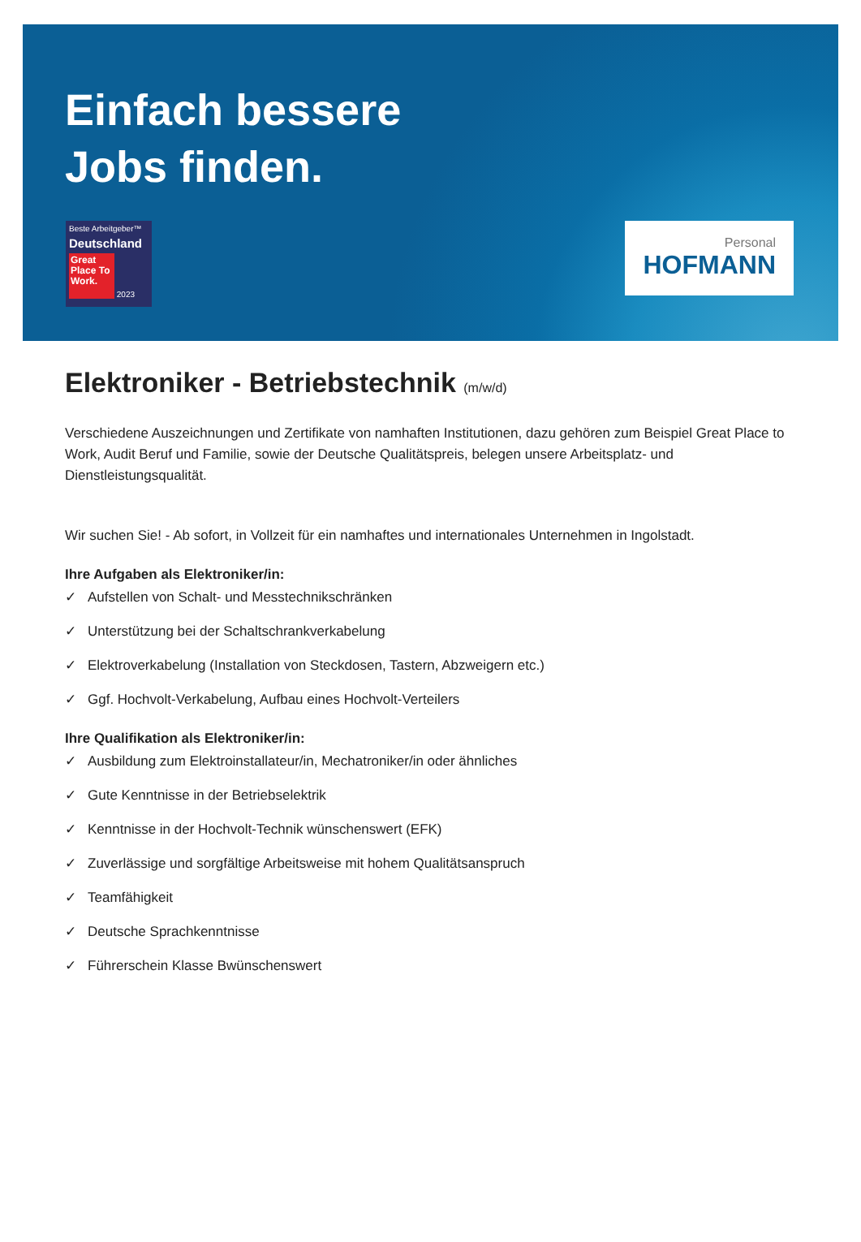Einfach bessere
Jobs finden.
Beste Arbeitgeber™
Deutschland
Great Place To Work.
2023
Personal
HOFMANN
Elektroniker - Betriebstechnik (m/w/d)
Verschiedene Auszeichnungen und Zertifikate von namhaften Institutionen, dazu gehören zum Beispiel Great Place to Work, Audit Beruf und Familie, sowie der Deutsche Qualitätspreis, belegen unsere Arbeitsplatz- und Dienstleistungsqualität.
Wir suchen Sie! - Ab sofort, in Vollzeit für ein namhaftes und internationales Unternehmen in Ingolstadt.
Ihre Aufgaben als Elektroniker/in:
✓ Aufstellen von Schalt- und Messtechnikschränken
✓ Unterstützung bei der Schaltschrankverkabelung
✓ Elektroverkabelung (Installation von Steckdosen, Tastern, Abzweigern etc.)
✓ Ggf. Hochvolt-Verkabelung, Aufbau eines Hochvolt-Verteilers
Ihre Qualifikation als Elektroniker/in:
✓ Ausbildung zum Elektroinstallateur/in, Mechatroniker/in oder ähnliches
✓ Gute Kenntnisse in der Betriebselektrik
✓ Kenntnisse in der Hochvolt-Technik wünschenswert (EFK)
✓ Zuverlässige und sorgfältige Arbeitsweise mit hohem Qualitätsanspruch
✓ Teamfähigkeit
✓ Deutsche Sprachkenntnisse
✓ Führerschein Klasse Bwünschenswert